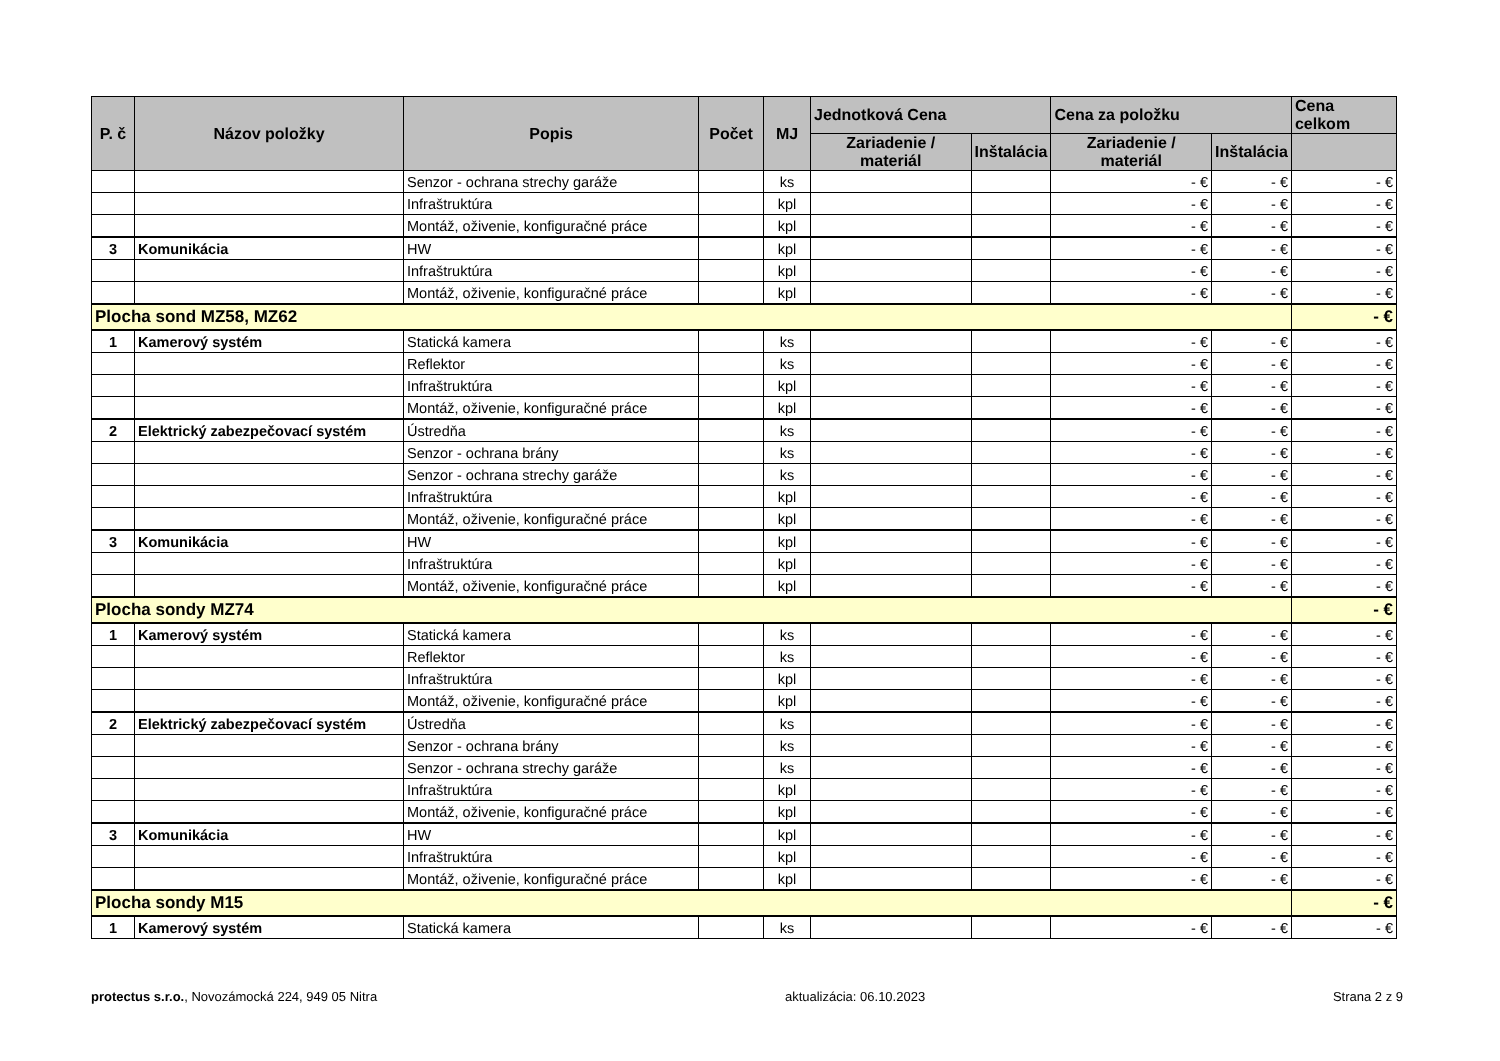| P. č | Názov položky | Popis | Počet | MJ | Jednotková Cena | | Cena za položku | | Cena celkom |
| --- | --- | --- | --- | --- | --- | --- | --- | --- | --- |
| | | | | | Zariadenie / materiál | Inštalácia | Zariadenie / materiál | Inštalácia | |
| | | Senzor - ochrana strechy garáže | | ks | | | - € | - € | - € |
| | | Infraštruktúra | | kpl | | | - € | - € | - € |
| | | Montáž, oživenie, konfiguračné práce | | kpl | | | - € | - € | - € |
| 3 | Komunikácia | HW | | kpl | | | - € | - € | - € |
| | | Infraštruktúra | | kpl | | | - € | - € | - € |
| | | Montáž, oživenie, konfiguračné práce | | kpl | | | - € | - € | - € |
| Plocha sond MZ58, MZ62 | | | | | | | | | - € |
| 1 | Kamerový systém | Statická kamera | | ks | | | - € | - € | - € |
| | | Reflektor | | ks | | | - € | - € | - € |
| | | Infraštruktúra | | kpl | | | - € | - € | - € |
| | | Montáž, oživenie, konfiguračné práce | | kpl | | | - € | - € | - € |
| 2 | Elektrický zabezpečovací systém | Ústredňa | | ks | | | - € | - € | - € |
| | | Senzor - ochrana brány | | ks | | | - € | - € | - € |
| | | Senzor - ochrana strechy garáže | | ks | | | - € | - € | - € |
| | | Infraštruktúra | | kpl | | | - € | - € | - € |
| | | Montáž, oživenie, konfiguračné práce | | kpl | | | - € | - € | - € |
| 3 | Komunikácia | HW | | kpl | | | - € | - € | - € |
| | | Infraštruktúra | | kpl | | | - € | - € | - € |
| | | Montáž, oživenie, konfiguračné práce | | kpl | | | - € | - € | - € |
| Plocha sondy MZ74 | | | | | | | | | - € |
| 1 | Kamerový systém | Statická kamera | | ks | | | - € | - € | - € |
| | | Reflektor | | ks | | | - € | - € | - € |
| | | Infraštruktúra | | kpl | | | - € | - € | - € |
| | | Montáž, oživenie, konfiguračné práce | | kpl | | | - € | - € | - € |
| 2 | Elektrický zabezpečovací systém | Ústredňa | | ks | | | - € | - € | - € |
| | | Senzor - ochrana brány | | ks | | | - € | - € | - € |
| | | Senzor - ochrana strechy garáže | | ks | | | - € | - € | - € |
| | | Infraštruktúra | | kpl | | | - € | - € | - € |
| | | Montáž, oživenie, konfiguračné práce | | kpl | | | - € | - € | - € |
| 3 | Komunikácia | HW | | kpl | | | - € | - € | - € |
| | | Infraštruktúra | | kpl | | | - € | - € | - € |
| | | Montáž, oživenie, konfiguračné práce | | kpl | | | - € | - € | - € |
| Plocha sondy M15 | | | | | | | | | - € |
| 1 | Kamerový systém | Statická kamera | | ks | | | - € | - € | - € |
protectus s.r.o., Novozámocká 224, 949 05 Nitra aktualizácia: 06.10.2023 Strana 2 z 9